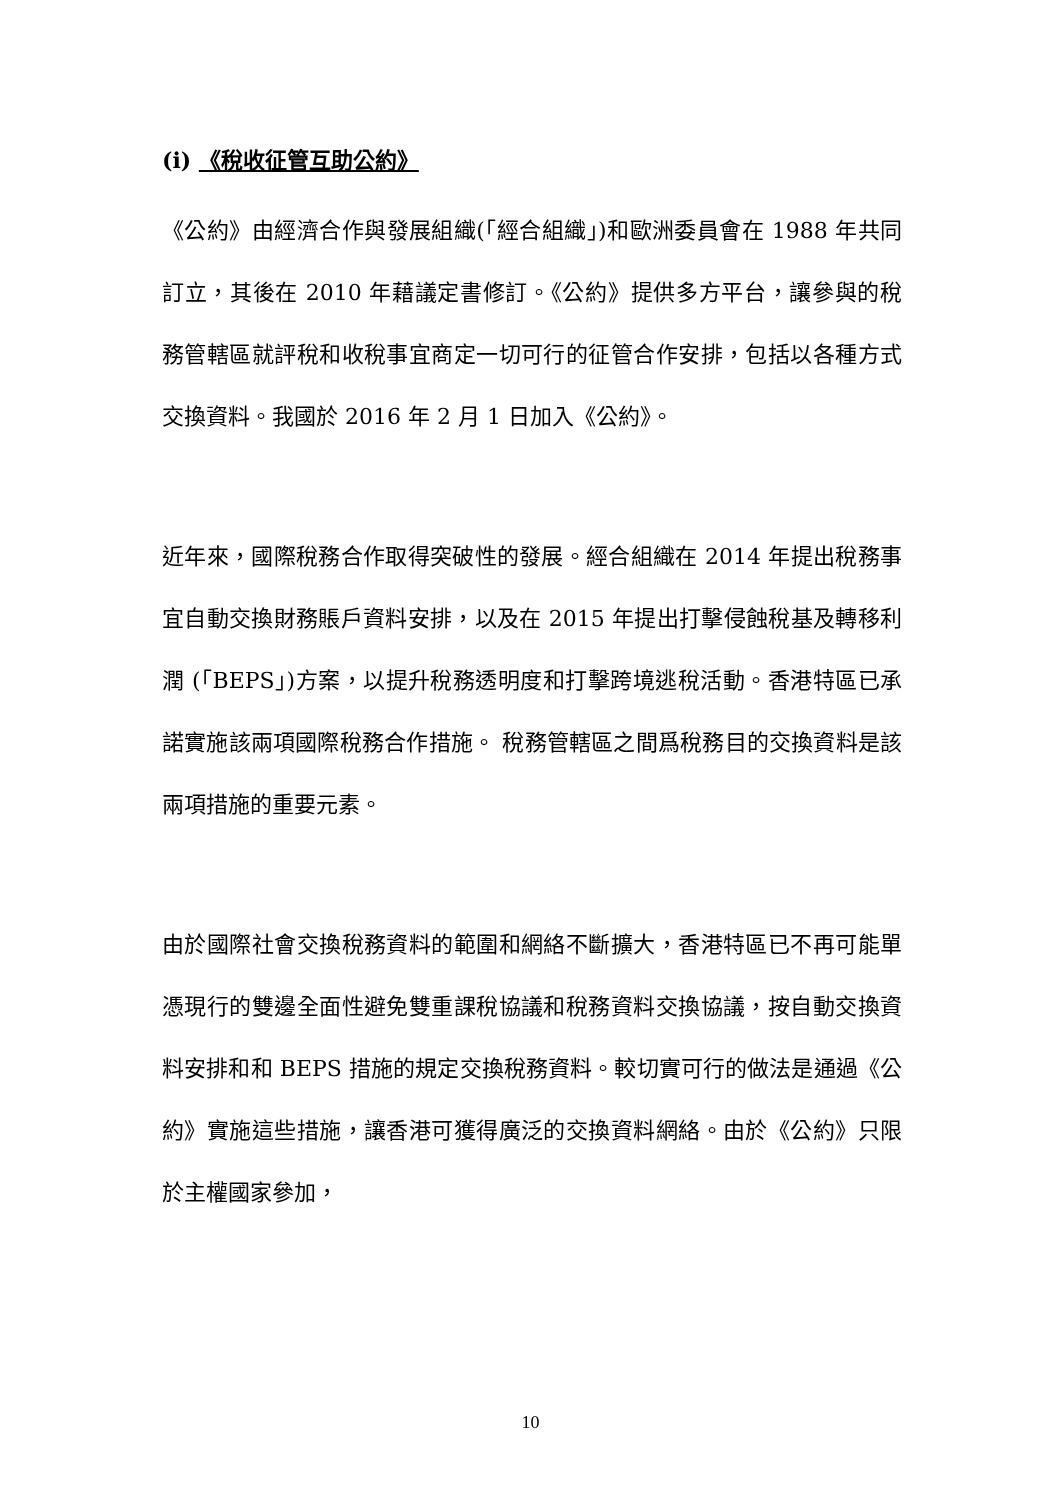(i) 《稅收征管互助公約》
《公約》由經濟合作與發展組織(「經合組織」)和歐洲委員會在 1988 年共同訂立，其後在 2010 年藉議定書修訂。《公約》提供多方平台，讓參與的稅務管轄區就評稅和收稅事宜商定一切可行的征管合作安排，包括以各種方式交換資料。我國於 2016 年 2 月 1 日加入《公約》。
近年來，國際稅務合作取得突破性的發展。經合組織在 2014 年提出稅務事宜自動交換財務賬戶資料安排，以及在 2015 年提出打擊侵蝕稅基及轉移利潤 (「BEPS」)方案，以提升稅務透明度和打擊跨境逃稅活動。香港特區已承諾實施該兩項國際稅務合作措施。 稅務管轄區之間爲稅務目的交換資料是該兩項措施的重要元素。
由於國際社會交換稅務資料的範圍和網絡不斷擴大，香港特區已不再可能單憑現行的雙邊全面性避免雙重課稅協議和稅務資料交換協議，按自動交換資料安排和和 BEPS 措施的規定交換稅務資料。較切實可行的做法是通過《公約》實施這些措施，讓香港可獲得廣泛的交換資料網絡。由於《公約》只限於主權國家參加，
10